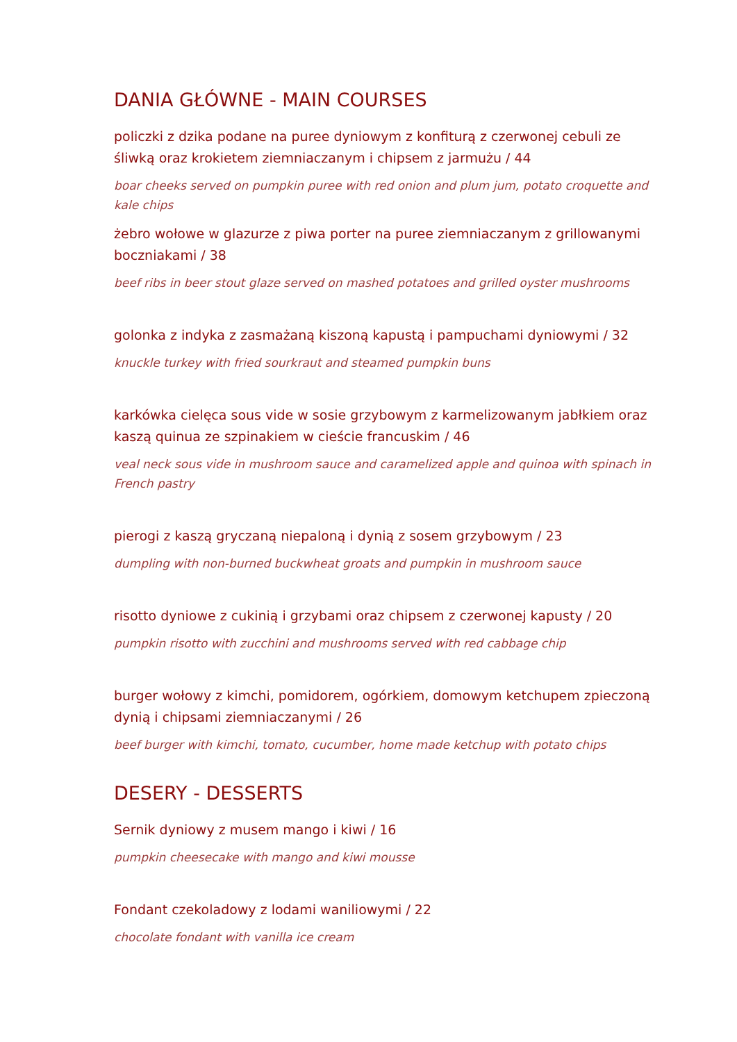DANIA GŁÓWNE - MAIN COURSES
policzki z dzika podane na puree dyniowym z konfiturą z czerwonej cebuli ze śliwką oraz krokietem ziemniaczanym i chipsem z jarmużu / 44
boar cheeks served on pumpkin puree with red onion and plum jum, potato croquette and kale chips
żebro wołowe w glazurze z piwa porter na puree ziemniaczanym z grillowanymi boczniakami / 38
beef ribs in beer stout glaze served on mashed potatoes and grilled oyster mushrooms
golonka z indyka z zasmażaną kiszoną kapustą i pampuchami dyniowymi / 32
knuckle turkey with fried sourkraut and steamed pumpkin buns
karkówka cielęca sous vide w sosie grzybowym z karmelizowanym jabłkiem oraz kaszą quinua ze szpinakiem w cieście francuskim / 46
veal neck sous vide in mushroom sauce and caramelized apple and quinoa with spinach in French pastry
pierogi z kaszą gryczaną niepaloną i dynią z sosem grzybowym / 23
dumpling with non-burned buckwheat groats and pumpkin in mushroom sauce
risotto dyniowe z cukinią i grzybami oraz chipsem z czerwonej kapusty / 20
pumpkin risotto with zucchini and mushrooms served with red cabbage chip
burger wołowy z kimchi, pomidorem, ogórkiem, domowym ketchupem zpieczoną dynią i chipsami ziemniaczanymi / 26
beef burger with kimchi, tomato, cucumber, home made ketchup with potato chips
DESERY - DESSERTS
Sernik dyniowy z musem mango i kiwi / 16
pumpkin cheesecake with mango and kiwi mousse
Fondant czekoladowy z lodami waniliowymi / 22
chocolate fondant with vanilla ice cream